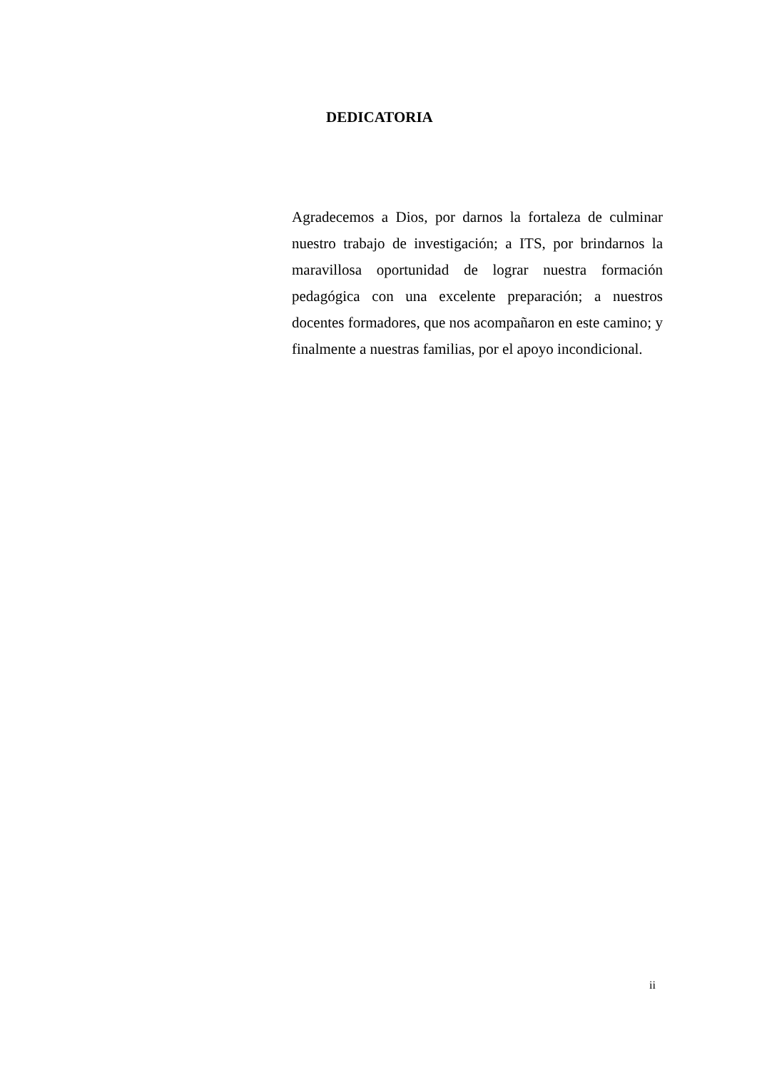DEDICATORIA
Agradecemos a Dios, por darnos la fortaleza de culminar nuestro trabajo de investigación; a ITS, por brindarnos la maravillosa oportunidad de lograr nuestra formación pedagógica con una excelente preparación; a nuestros docentes formadores, que nos acompañaron en este camino; y finalmente a nuestras familias, por el apoyo incondicional.
ii